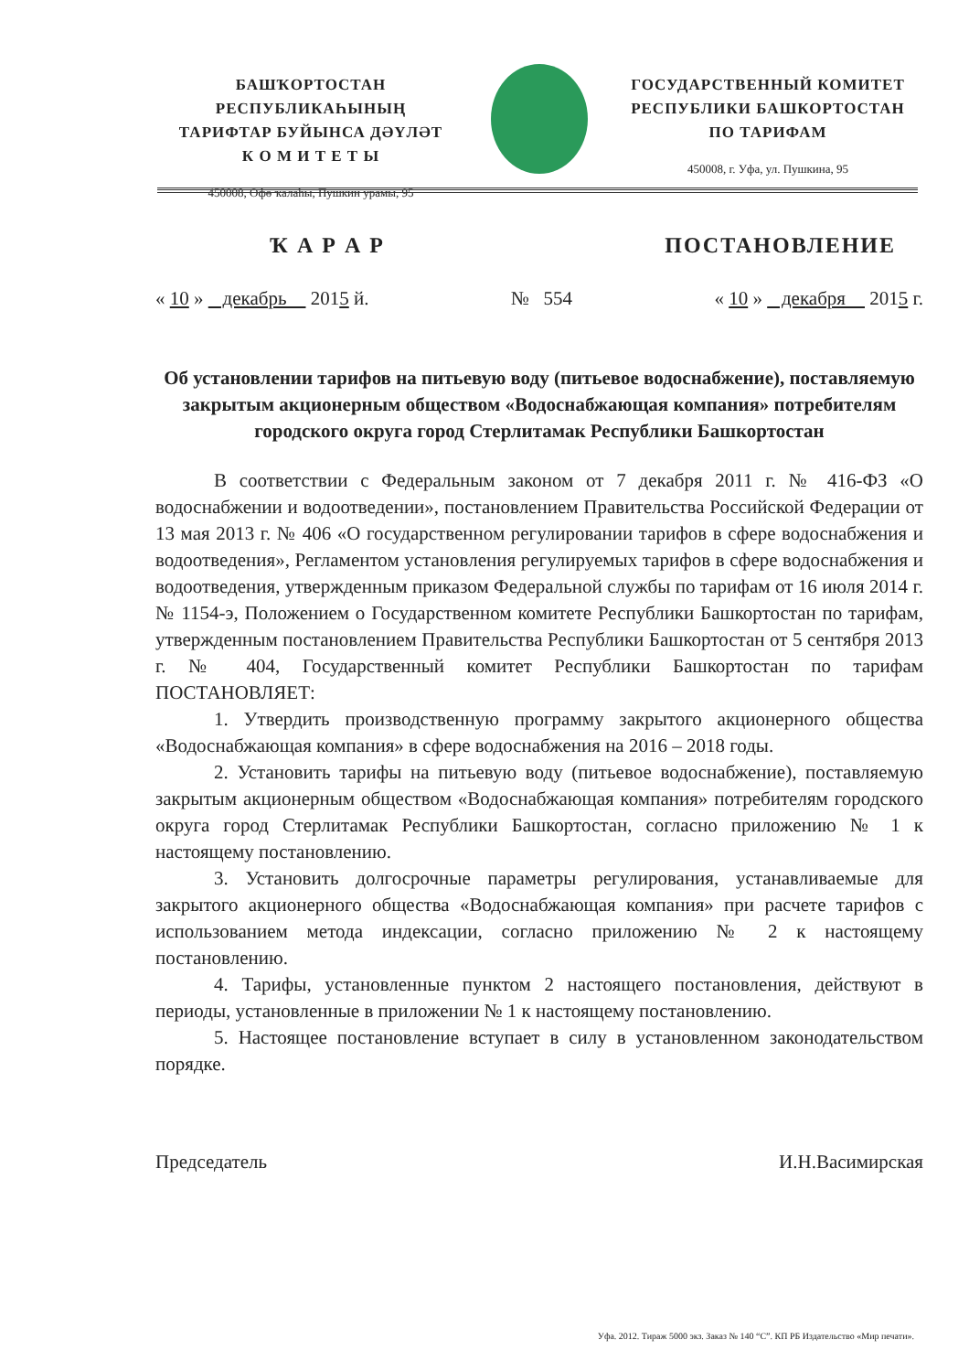БАШҠОРТОСТАН РЕСПУБЛИКАҺЫНЫҢ
ТАРИФТАР БУЙЫНСА ДӘҮЛӘТ
К О М И Т Е Т Ы
450008, Өфө ҡалаһы, Пушкин урамы, 95
ГОСУДАРСТВЕННЫЙ КОМИТЕТ
РЕСПУБЛИКИ БАШКОРТОСТАН
ПО ТАРИФАМ
450008, г. Уфа, ул. Пушкина, 95
Ҡ А Р А Р ПОСТАНОВЛЕНИЕ
« 10 » декабрь 2015 й. № 554 « 10 » декабря 2015 г.
Об установлении тарифов на питьевую воду (питьевое водоснабжение), поставляемую закрытым акционерным обществом «Водоснабжающая компания» потребителям городского округа город Стерлитамак Республики Башкортостан
В соответствии с Федеральным законом от 7 декабря 2011 г. № 416-ФЗ «О водоснабжении и водоотведении», постановлением Правительства Российской Федерации от 13 мая 2013 г. № 406 «О государственном регулировании тарифов в сфере водоснабжения и водоотведения», Регламентом установления регулируемых тарифов в сфере водоснабжения и водоотведения, утвержденным приказом Федеральной службы по тарифам от 16 июля 2014 г. № 1154-э, Положением о Государственном комитете Республики Башкортостан по тарифам, утвержденным постановлением Правительства Республики Башкортостан от 5 сентября 2013 г. № 404, Государственный комитет Республики Башкортостан по тарифам ПОСТАНОВЛЯЕТ:
1. Утвердить производственную программу закрытого акционерного общества «Водоснабжающая компания» в сфере водоснабжения на 2016 – 2018 годы.
2. Установить тарифы на питьевую воду (питьевое водоснабжение), поставляемую закрытым акционерным обществом «Водоснабжающая компания» потребителям городского округа город Стерлитамак Республики Башкортостан, согласно приложению № 1 к настоящему постановлению.
3. Установить долгосрочные параметры регулирования, устанавливаемые для закрытого акционерного общества «Водоснабжающая компания» при расчете тарифов с использованием метода индексации, согласно приложению № 2 к настоящему постановлению.
4. Тарифы, установленные пунктом 2 настоящего постановления, действуют в периоды, установленные в приложении № 1 к настоящему постановлению.
5. Настоящее постановление вступает в силу в установленном законодательством порядке.
Председатель И.Н.Васимирская
Уфа. 2012. Тираж 5000 экз. Заказ № 140 “С”. КП РБ Издательство «Мир печати».